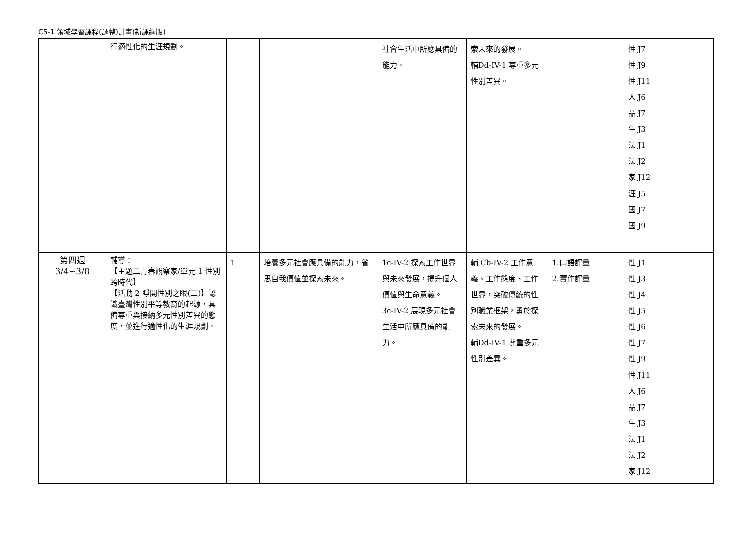C5-1 領域學習課程(調整)計畫(新課綱版)
| | 行適性化的生涯規劃。 | | | 社會生活中所應具備的能力。 | 索未來的發展。 輔Dd-IV-1 尊重多元性別差異。 | | 性 J7 性 J9 性 J11 人 J6 品 J7 生 J3 法 J1 法 J2 家 J12 涯 J5 國 J7 國 J9 |
| 第四週 3/4~3/8 | 輔導： 【主題二青春觀察家/單元 1 性別跨時代】 【活動 2 睜開性別之眼(二)】認識臺灣性別平等教育的起源，具備尊重與接納多元性別差異的態度，並進行適性化的生涯規劃。 | 1 | 培養多元社會應具備的能力，省思自我價值並探索未來。 | 1c-IV-2 探索工作世界與未來發展，提升個人價值與生命意義。 3c-IV-2 展現多元社會生活中所應具備的能力。 | 輔 Cb-IV-2 工作意義、工作態度、工作世界，突破傳統的性別職業框架，勇於探索未來的發展。 輔Dd-IV-1 尊重多元性別差異。 | 1.口語評量 2.實作評量 | 性 J1 性 J3 性 J4 性 J5 性 J6 性 J7 性 J9 性 J11 人 J6 品 J7 生 J3 法 J1 法 J2 家 J12 |